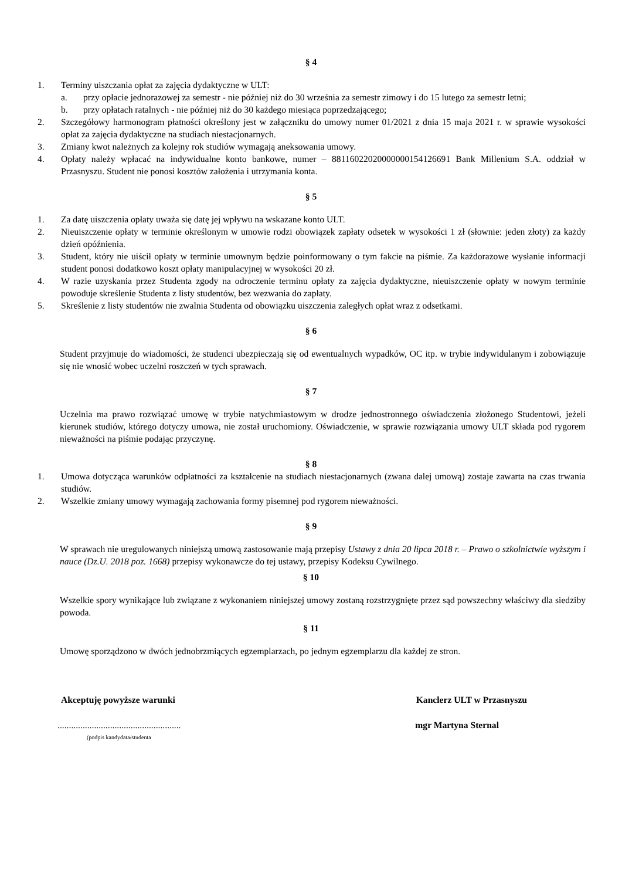§ 4
1. Terminy uiszczania opłat za zajęcia dydaktyczne w ULT:
a. przy opłacie jednorazowej za semestr - nie później niż do 30 września za semestr zimowy i do 15 lutego za semestr letni;
b. przy opłatach ratalnych - nie później niż do 30 każdego miesiąca poprzedzającego;
2. Szczegółowy harmonogram płatności określony jest w załączniku do umowy numer 01/2021 z dnia 15 maja 2021 r. w sprawie wysokości opłat za zajęcia dydaktyczne na studiach niestacjonarnych.
3. Zmiany kwot należnych za kolejny rok studiów wymagają aneksowania umowy.
4. Opłaty należy wpłacać na indywidualne konto bankowe, numer – 88116022020000000154126691 Bank Millenium S.A. oddział w Przasnyszu. Student nie ponosi kosztów założenia i utrzymania konta.
§ 5
1. Za datę uiszczenia opłaty uważa się datę jej wpływu na wskazane konto ULT.
2. Nieuiszczenie opłaty w terminie określonym w umowie rodzi obowiązek zapłaty odsetek w wysokości 1 zł (słownie: jeden złoty) za każdy dzień opóźnienia.
3. Student, który nie uiścił opłaty w terminie umownym będzie poinformowany o tym fakcie na piśmie. Za każdorazowe wysłanie informacji student ponosi dodatkowo koszt opłaty manipulacyjnej w wysokości 20 zł.
4. W razie uzyskania przez Studenta zgody na odroczenie terminu opłaty za zajęcia dydaktyczne, nieuiszczenie opłaty w nowym terminie powoduje skreślenie Studenta z listy studentów, bez wezwania do zapłaty.
5. Skreślenie z listy studentów nie zwalnia Studenta od obowiązku uiszczenia zaległych opłat wraz z odsetkami.
§ 6
Student przyjmuje do wiadomości, że studenci ubezpieczają się od ewentualnych wypadków, OC itp. w trybie indywidulanym i zobowiązuje się nie wnosić wobec uczelni roszczeń w tych sprawach.
§ 7
Uczelnia ma prawo rozwiązać umowę w trybie natychmiastowym w drodze jednostronnego oświadczenia złożonego Studentowi, jeżeli kierunek studiów, którego dotyczy umowa, nie został uruchomiony. Oświadczenie, w sprawie rozwiązania umowy ULT składa pod rygorem nieważności na piśmie podając przyczynę.
§ 8
1. Umowa dotycząca warunków odpłatności za kształcenie na studiach niestacjonarnych (zwana dalej umową) zostaje zawarta na czas trwania studiów.
2. Wszelkie zmiany umowy wymagają zachowania formy pisemnej pod rygorem nieważności.
§ 9
W sprawach nie uregulowanych niniejszą umową zastosowanie mają przepisy Ustawy z dnia 20 lipca 2018 r. – Prawo o szkolnictwie wyższym i nauce (Dz.U. 2018 poz. 1668) przepisy wykonawcze do tej ustawy, przepisy Kodeksu Cywilnego.
§ 10
Wszelkie spory wynikające lub związane z wykonaniem niniejszej umowy zostaną rozstrzygnięte przez sąd powszechny właściwy dla siedziby powoda.
§ 11
Umowę sporządzono w dwóch jednobrzmiących egzemplarzach, po jednym egzemplarzu dla każdej ze stron.
Akceptuję powyższe warunki Kanclerz ULT w Przasnyszu
......................................................
(podpis kandydata/studenta
mgr Martyna Sternal